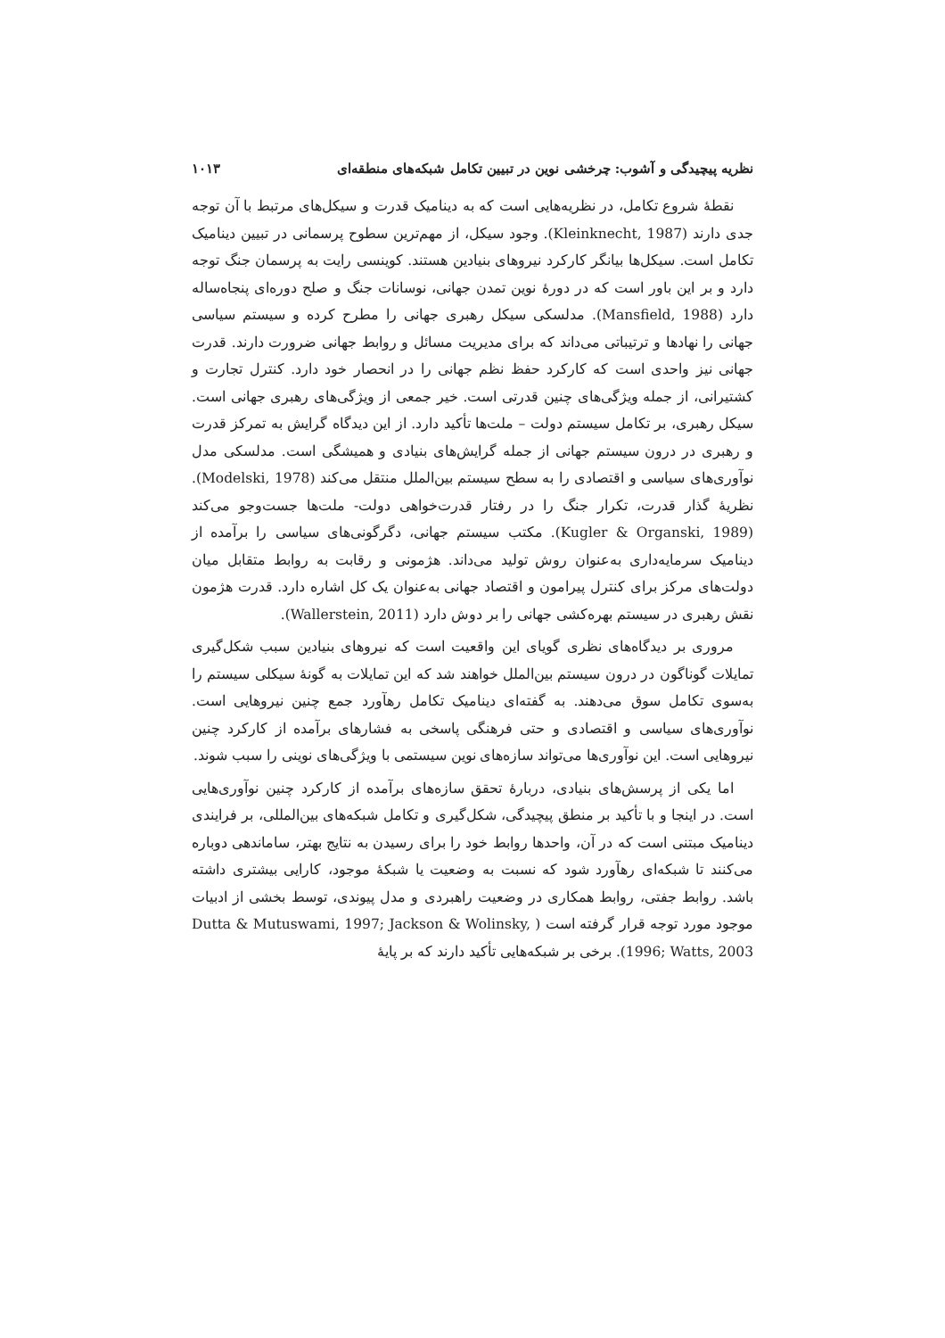نظریه پیچیدگی و آشوب: چرخشی نوین در تبیین تکامل شبکه‌های منطقه‌ای ۱۰۱۳
نقطهٔ شروع تکامل، در نظریه‌هایی است که به دینامیک قدرت و سیکل‌های مرتبط با آن توجه جدی دارند (Kleinknecht, 1987). وجود سیکل، از مهم‌ترین سطوح پرسمانی در تبیین دینامیک تکامل است. سیکل‌ها بیانگر کارکرد نیروهای بنیادین هستند. کوینسی رایت به پرسمان جنگ توجه دارد و بر این باور است که در دورهٔ نوین تمدن جهانی، نوسانات جنگ و صلح دوره‌ای پنجاه‌ساله دارد (Mansfield, 1988). مدلسکی سیکل رهبری جهانی را مطرح کرده و سیستم سیاسی جهانی را نهادها و ترتیباتی می‌داند که برای مدیریت مسائل و روابط جهانی ضرورت دارند. قدرت جهانی نیز واحدی است که کارکرد حفظ نظم جهانی را در انحصار خود دارد. کنترل تجارت و کشتیرانی، از جمله ویژگی‌های چنین قدرتی است. خیر جمعی از ویژگی‌های رهبری جهانی است. سیکل رهبری، بر تکامل سیستم دولت – ملت‌ها تأکید دارد. از این دیدگاه گرایش به تمرکز قدرت و رهبری در درون سیستم جهانی از جمله گرایش‌های بنیادی و همیشگی است. مدلسکی مدل نوآوری‌های سیاسی و اقتصادی را به سطح سیستم بین‌الملل منتقل می‌کند (Modelski, 1978). نظریهٔ گذار قدرت، تکرار جنگ را در رفتار قدرت‌خواهی دولت- ملت‌ها جست‌وجو می‌کند (Kugler & Organski, 1989). مکتب سیستم جهانی، دگرگونی‌های سیاسی را برآمده از دینامیک سرمایه‌داری به‌عنوان روش تولید می‌داند. هژمونی و رقابت به روابط متقابل میان دولت‌های مرکز برای کنترل پیرامون و اقتصاد جهانی به‌عنوان یک کل اشاره دارد. قدرت هژمون نقش رهبری در سیستم بهره‌کشی جهانی را بر دوش دارد (Wallerstein, 2011).
مروری بر دیدگاه‌های نظری گویای این واقعیت است که نیروهای بنیادین سبب شکل‌گیری تمایلات گوناگون در درون سیستم بین‌الملل خواهند شد که این تمایلات به گونهٔ سیکلی سیستم را به‌سوی تکامل سوق می‌دهند. به گفته‌ای دینامیک تکامل رهآورد جمع چنین نیروهایی است. نوآوری‌های سیاسی و اقتصادی و حتی فرهنگی پاسخی به فشارهای برآمده از کارکرد چنین نیروهایی است. این نوآوری‌ها می‌تواند سازه‌های نوین سیستمی با ویژگی‌های نوینی را سبب شوند.
اما یکی از پرسش‌های بنیادی، دربارهٔ تحقق سازه‌های برآمده از کارکرد چنین نوآوری‌هایی است. در اینجا و با تأکید بر منطق پیچیدگی، شکل‌گیری و تکامل شبکه‌های بین‌المللی، بر فرایندی دینامیک مبتنی است که در آن، واحدها روابط خود را برای رسیدن به نتایج بهتر، ساماندهی دوباره می‌کنند تا شبکه‌ای رهآورد شود که نسبت به وضعیت یا شبکهٔ موجود، کارایی بیشتری داشته باشد. روابط جفتی، روابط همکاری در وضعیت راهبردی و مدل پیوندی، توسط بخشی از ادبیات موجود مورد توجه قرار گرفته است ( Dutta & Mutuswami, 1997; Jackson & Wolinsky, 1996; Watts, 2003). برخی بر شبکه‌هایی تأکید دارند که بر پایهٔ